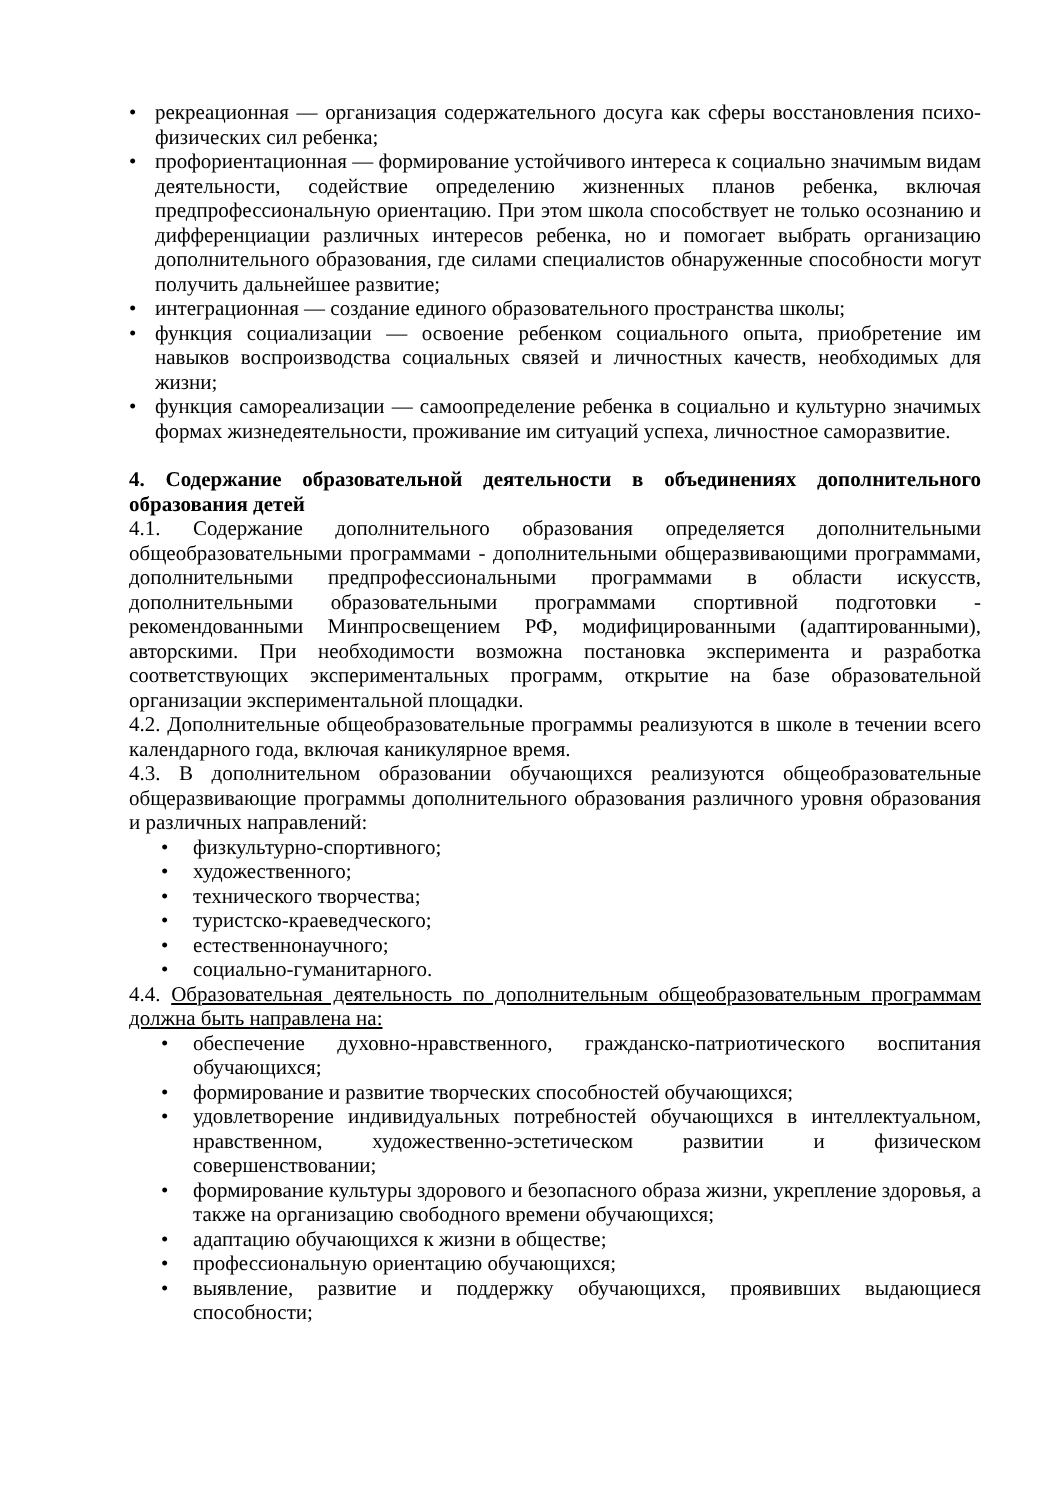• рекреационная — организация содержательного досуга как сферы восстановления психо-физических сил ребенка;
• профориентационная — формирование устойчивого интереса к социально значимым видам деятельности, содействие определению жизненных планов ребенка, включая предпрофессиональную ориентацию. При этом школа способствует не только осознанию и дифференциации различных интересов ребенка, но и помогает выбрать организацию дополнительного образования, где силами специалистов обнаруженные способности могут получить дальнейшее развитие;
• интеграционная — создание единого образовательного пространства школы;
• функция социализации — освоение ребенком социального опыта, приобретение им навыков воспроизводства социальных связей и личностных качеств, необходимых для жизни;
• функция самореализации — самоопределение ребенка в социально и культурно значимых формах жизнедеятельности, проживание им ситуаций успеха, личностное саморазвитие.
4. Содержание образовательной деятельности в объединениях дополнительного образования детей
4.1. Содержание дополнительного образования определяется дополнительными общеобразовательными программами - дополнительными общеразвивающими программами, дополнительными предпрофессиональными программами в области искусств, дополнительными образовательными программами спортивной подготовки - рекомендованными Минпросвещением РФ, модифицированными (адаптированными), авторскими. При необходимости возможна постановка эксперимента и разработка соответствующих экспериментальных программ, открытие на базе образовательной организации экспериментальной площадки.
4.2. Дополнительные общеобразовательные программы реализуются в школе в течении всего календарного года, включая каникулярное время.
4.3. В дополнительном образовании обучающихся реализуются общеобразовательные общеразвивающие программы дополнительного образования различного уровня образования и различных направлений:
• физкультурно-спортивного;
• художественного;
• технического творчества;
• туристско-краеведческого;
• естественнонаучного;
• социально-гуманитарного.
4.4. Образовательная деятельность по дополнительным общеобразовательным программам должна быть направлена на:
• обеспечение духовно-нравственного, гражданско-патриотического воспитания обучающихся;
• формирование и развитие творческих способностей обучающихся;
• удовлетворение индивидуальных потребностей обучающихся в интеллектуальном, нравственном, художественно-эстетическом развитии и физическом совершенствовании;
• формирование культуры здорового и безопасного образа жизни, укрепление здоровья, а также на организацию свободного времени обучающихся;
• адаптацию обучающихся к жизни в обществе;
• профессиональную ориентацию обучающихся;
• выявление, развитие и поддержку обучающихся, проявивших выдающиеся способности;